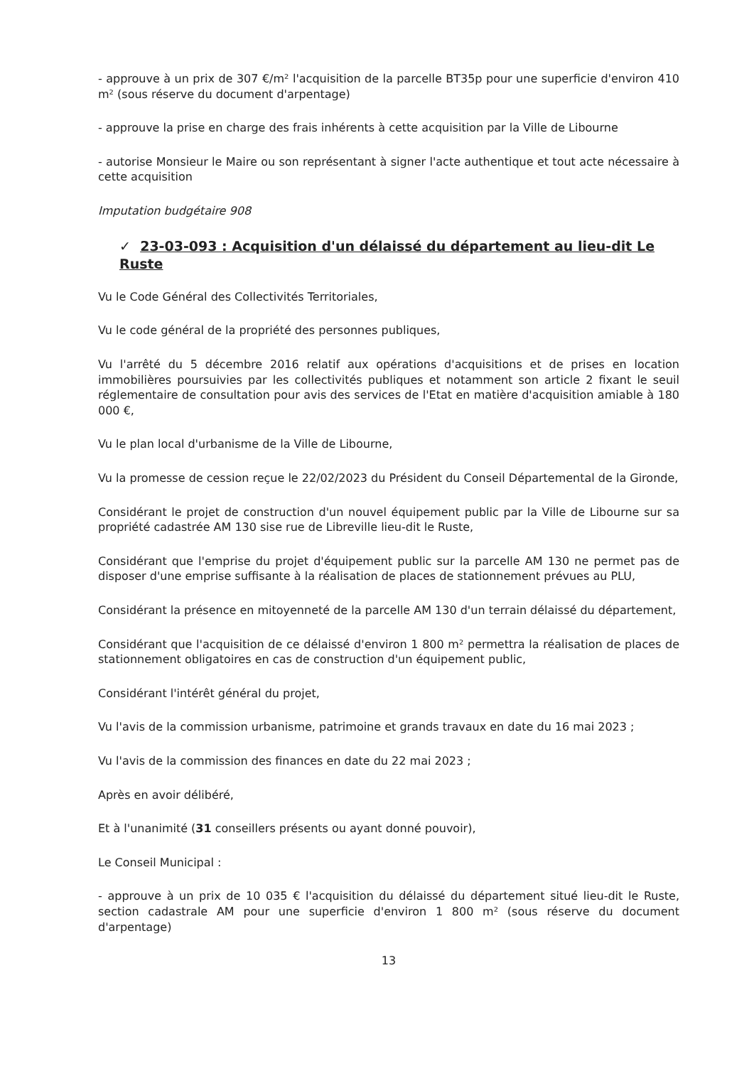- approuve à un prix de 307 €/m² l'acquisition de la parcelle BT35p pour une superficie d'environ 410 m² (sous réserve du document d'arpentage)
- approuve la prise en charge des frais inhérents à cette acquisition par la Ville de Libourne
- autorise Monsieur le Maire ou son représentant à signer l'acte authentique et tout acte nécessaire à cette acquisition
Imputation budgétaire 908
✓ 23-03-093 : Acquisition d'un délaissé du département au lieu-dit Le Ruste
Vu le Code Général des Collectivités Territoriales,
Vu le code général de la propriété des personnes publiques,
Vu l'arrêté du 5 décembre 2016 relatif aux opérations d'acquisitions et de prises en location immobilières poursuivies par les collectivités publiques et notamment son article 2 fixant le seuil réglementaire de consultation pour avis des services de l'Etat en matière d'acquisition amiable à 180 000 €,
Vu le plan local d'urbanisme de la Ville de Libourne,
Vu la promesse de cession reçue le 22/02/2023 du Président du Conseil Départemental de la Gironde,
Considérant le projet de construction d'un nouvel équipement public par la Ville de Libourne sur sa propriété cadastrée AM 130 sise rue de Libreville lieu-dit le Ruste,
Considérant que l'emprise du projet d'équipement public sur la parcelle AM 130 ne permet pas de disposer d'une emprise suffisante à la réalisation de places de stationnement prévues au PLU,
Considérant la présence en mitoyenneté de la parcelle AM 130 d'un terrain délaissé du département,
Considérant que l'acquisition de ce délaissé d'environ 1 800 m² permettra la réalisation de places de stationnement obligatoires en cas de construction d'un équipement public,
Considérant l'intérêt général du projet,
Vu l'avis de la commission urbanisme, patrimoine et grands travaux en date du 16 mai 2023 ;
Vu l'avis de la commission des finances en date du 22 mai 2023 ;
Après en avoir délibéré,
Et à l'unanimité (31 conseillers présents ou ayant donné pouvoir),
Le Conseil Municipal :
- approuve à un prix de 10 035 € l'acquisition du délaissé du département situé lieu-dit le Ruste, section cadastrale AM pour une superficie d'environ 1 800 m² (sous réserve du document d'arpentage)
13